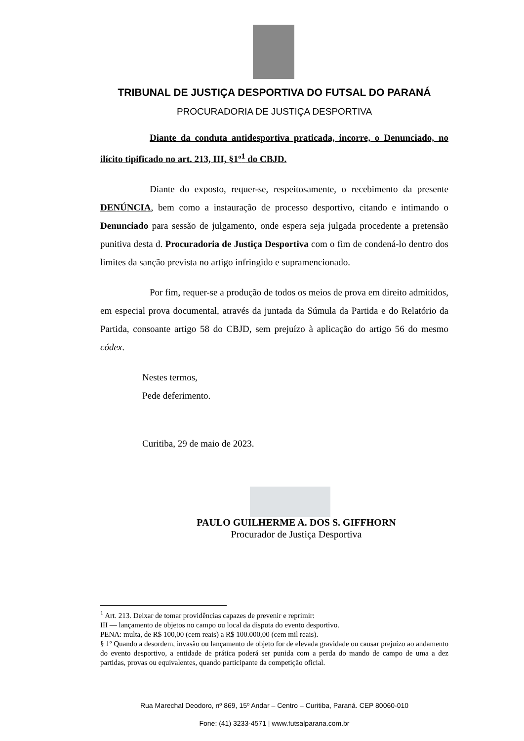TRIBUNAL DE JUSTIÇA DESPORTIVA DO FUTSAL DO PARANÁ
PROCURADORIA DE JUSTIÇA DESPORTIVA
Diante da conduta antidesportiva praticada, incorre, o Denunciado, no ilícito tipificado no art. 213, III, §1º<sup>1</sup> do CBJD.
Diante do exposto, requer-se, respeitosamente, o recebimento da presente DENÚNCIA, bem como a instauração de processo desportivo, citando e intimando o Denunciado para sessão de julgamento, onde espera seja julgada procedente a pretensão punitiva desta d. Procuradoria de Justiça Desportiva com o fim de condená-lo dentro dos limites da sanção prevista no artigo infringido e supramencionado.
Por fim, requer-se a produção de todos os meios de prova em direito admitidos, em especial prova documental, através da juntada da Súmula da Partida e do Relatório da Partida, consoante artigo 58 do CBJD, sem prejuízo à aplicação do artigo 56 do mesmo códex.
Nestes termos,
Pede deferimento.
Curitiba, 29 de maio de 2023.
PAULO GUILHERME A. DOS S. GIFFHORN
Procurador de Justiça Desportiva
<sup>1</sup> Art. 213. Deixar de tomar providências capazes de prevenir e reprimir:
III — lançamento de objetos no campo ou local da disputa do evento desportivo.
PENA: multa, de R$ 100,00 (cem reais) a R$ 100.000,00 (cem mil reais).
§ 1º Quando a desordem, invasão ou lançamento de objeto for de elevada gravidade ou causar prejuízo ao andamento do evento desportivo, a entidade de prática poderá ser punida com a perda do mando de campo de uma a dez partidas, provas ou equivalentes, quando participante da competição oficial.
Rua Marechal Deodoro, nº 869, 15º Andar – Centro – Curitiba, Paraná. CEP 80060-010
Fone: (41) 3233-4571 | www.futsalparana.com.br